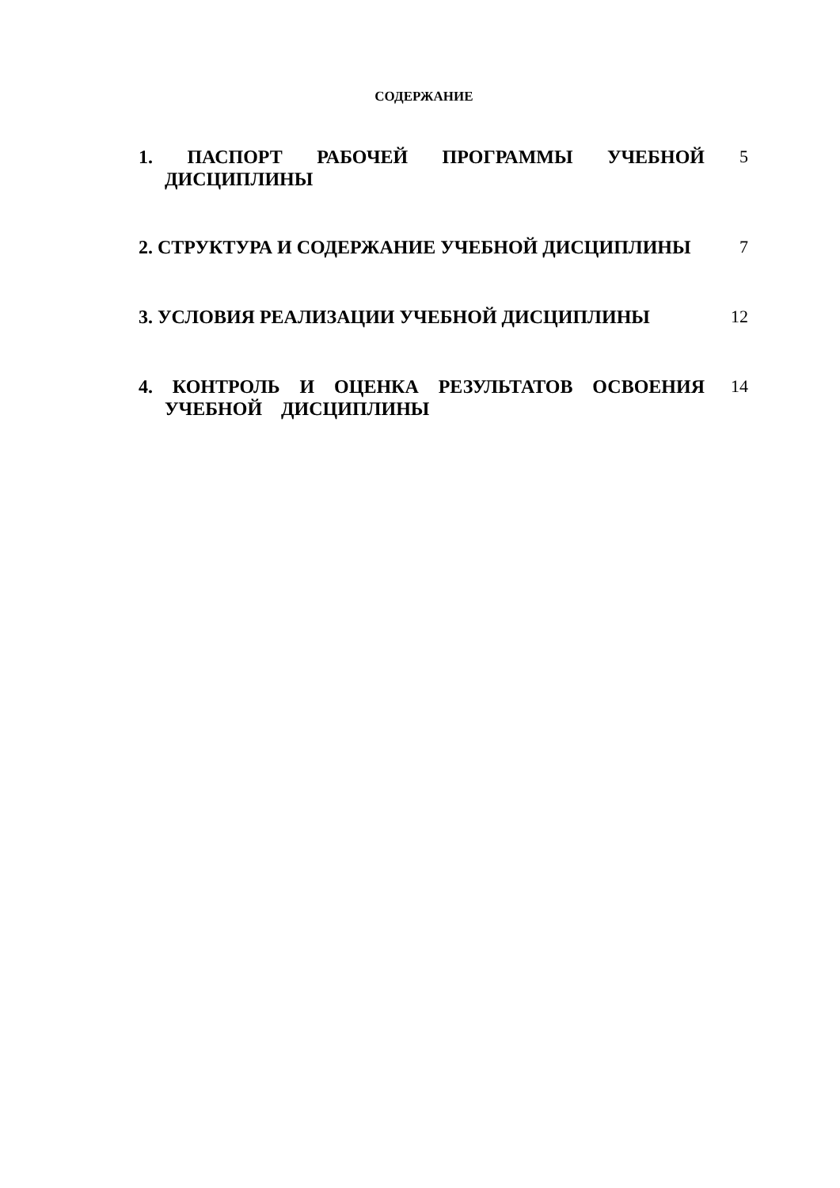СОДЕРЖАНИЕ
1. ПАСПОРТ РАБОЧЕЙ ПРОГРАММЫ УЧЕБНОЙ ДИСЦИПЛИНЫ 5
2. СТРУКТУРА И СОДЕРЖАНИЕ УЧЕБНОЙ ДИСЦИПЛИНЫ 7
3. УСЛОВИЯ РЕАЛИЗАЦИИ УЧЕБНОЙ ДИСЦИПЛИНЫ 12
4. КОНТРОЛЬ И ОЦЕНКА РЕЗУЛЬТАТОВ ОСВОЕНИЯ УЧЕБНОЙ ДИСЦИПЛИНЫ
14